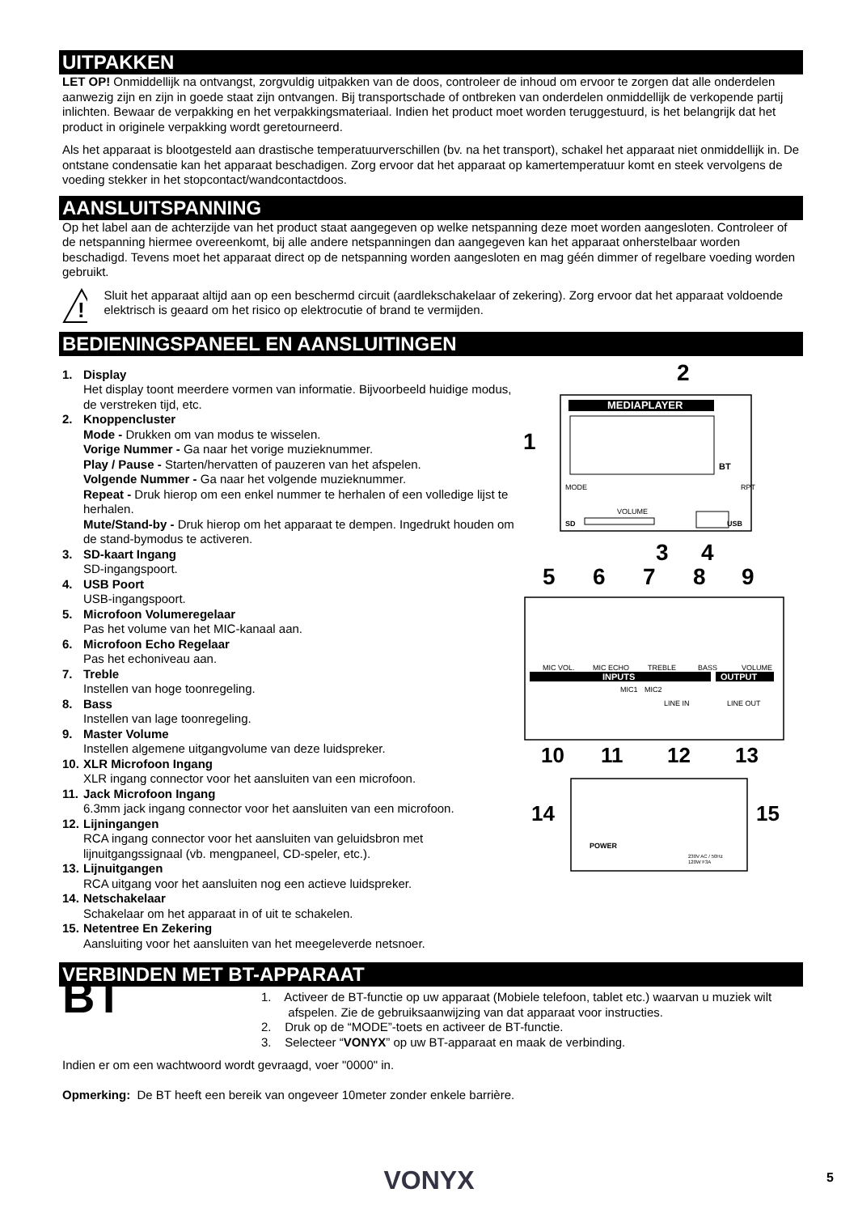UITPAKKEN
LET OP! Onmiddellijk na ontvangst, zorgvuldig uitpakken van de doos, controleer de inhoud om ervoor te zorgen dat alle onderdelen aanwezig zijn en zijn in goede staat zijn ontvangen. Bij transportschade of ontbreken van onderdelen onmiddellijk de verkopende partij inlichten. Bewaar de verpakking en het verpakkingsmateriaal. Indien het product moet worden teruggestuurd, is het belangrijk dat het product in originele verpakking wordt geretourneerd.
Als het apparaat is blootgesteld aan drastische temperatuurverschillen (bv. na het transport), schakel het apparaat niet onmiddellijk in. De ontstane condensatie kan het apparaat beschadigen. Zorg ervoor dat het apparaat op kamertemperatuur komt en steek vervolgens de voeding stekker in het stopcontact/wandcontactdoos.
AANSLUITSPANNING
Op het label aan de achterzijde van het product staat aangegeven op welke netspanning deze moet worden aangesloten. Controleer of de netspanning hiermee overeenkomt, bij alle andere netspanningen dan aangegeven kan het apparaat onherstelbaar worden beschadigd. Tevens moet het apparaat direct op de netspanning worden aangesloten en mag géén dimmer of regelbare voeding worden gebruikt.
!
Sluit het apparaat altijd aan op een beschermd circuit (aardlekschakelaar of zekering). Zorg ervoor dat het apparaat voldoende elektrisch is geaard om het risico op elektrocutie of brand te vermijden.
BEDIENINGSPANEEL EN AANSLUITINGEN
1. Display
Het display toont meerdere vormen van informatie. Bijvoorbeeld huidige modus, de verstreken tijd, etc.
2. Knoppencluster
Mode - Drukken om van modus te wisselen.
Vorige Nummer - Ga naar het vorige muzieknummer.
Play / Pause - Starten/hervatten of pauzeren van het afspelen.
Volgende Nummer - Ga naar het volgende muzieknummer.
Repeat - Druk hierop om een enkel nummer te herhalen of een volledige lijst te herhalen.
Mute/Stand-by - Druk hierop om het apparaat te dempen. Ingedrukt houden om de stand-bymodus te activeren.
3. SD-kaart Ingang
SD-ingangspoort.
4. USB Poort
USB-ingangspoort.
5. Microfoon Volumeregelaar
Pas het volume van het MIC-kanaal aan.
6. Microfoon Echo Regelaar
Pas het echoniveau aan.
7. Treble
Instellen van hoge toonregeling.
8. Bass
Instellen van lage toonregeling.
9. Master Volume
Instellen algemene uitgangvolume van deze luidspreker.
10. XLR Microfoon Ingang
XLR ingang connector voor het aansluiten van een microfoon.
11. Jack Microfoon Ingang
6.3mm jack ingang connector voor het aansluiten van een microfoon.
12. Lijningangen
RCA ingang connector voor het aansluiten van geluidsbron met lijnuitgangssignaal (vb. mengpaneel, CD-speler, etc.).
13. Lijnuitgangen
RCA uitgang voor het aansluiten nog een actieve luidspreker.
14. Netschakelaar
Schakelaar om het apparaat in of uit te schakelen.
15. Netentree En Zekering
Aansluiting voor het aansluiten van het meegeleverde netsnoer.
MEDIAPLAYER
BT
MODE
RPT
VOLUME
SD
USB
MIC VOL.
MIC ECHO
TREBLE
BASS
VOLUME
INPUTS
OUTPUT
MIC1
MIC2
LINE IN
LINE OUT
POWER
230V AC / 50Hz
120W F3A
2
1
3
4
5
6
7
8
9
10
11
12
13
14
15
VERBINDEN MET BT-APPARAAT
BT
1. Activeer de BT-functie op uw apparaat (Mobiele telefoon, tablet etc.) waarvan u muziek wilt
afspelen. Zie de gebruiksaanwijzing van dat apparaat voor instructies.
2. Druk op de “MODE”-toets en activeer de BT-functie.
3. Selecteer “VONYX” op uw BT-apparaat en maak de verbinding.
Indien er om een wachtwoord wordt gevraagd, voer "0000" in.
Opmerking: De BT heeft een bereik van ongeveer 10meter zonder enkele barrière.
VONYX 5